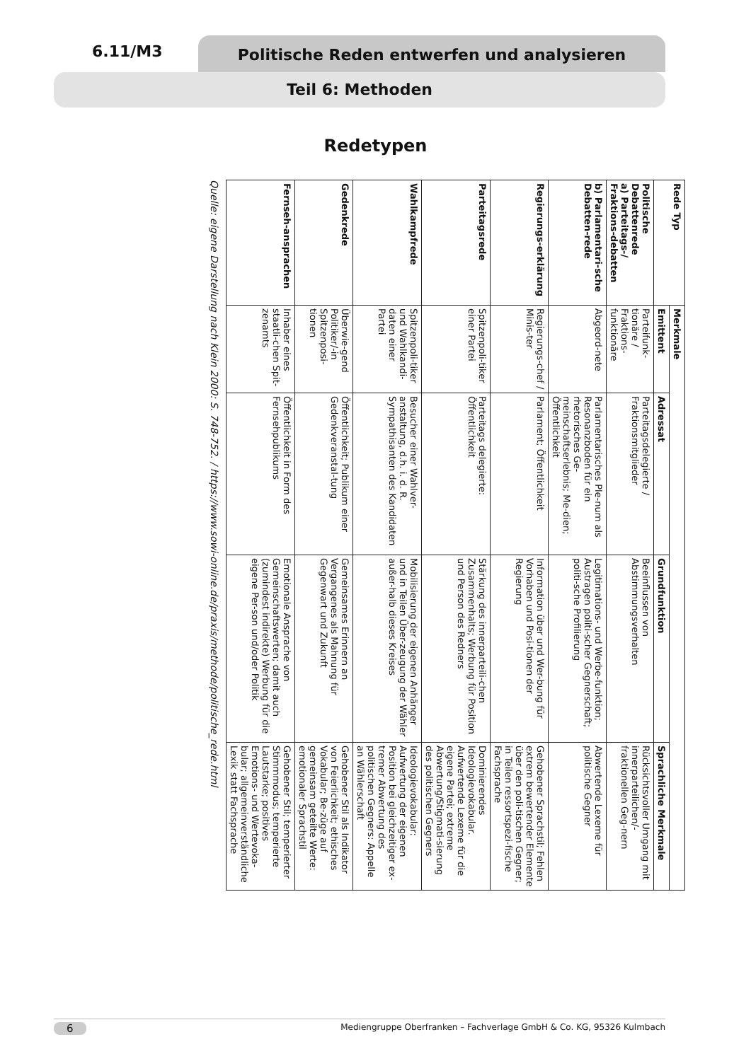6.11/M3 Politische Reden entwerfen und analysieren
Teil 6: Methoden
Redetypen
| Rede Typ | Merkmale | | | |
| --- | --- | --- | --- | --- |
| | Emittent | Adressat | Grundfunktion | Sprachliche Merkmale |
| Politische Debattenrede a) Parteitags-/ Fraktions-debatten | Parteifunk-tionäre / Fraktions-funktionäre | Parteitagsdelegierte / Fraktionsmitglieder | Beeinflussen von Abstimmungsverhalten | Rücksichtsvoller Umgang mit innerparteilichen/- fraktionellen Geg-nern |
| b) Parlamentari-sche Debatten-rede | Abgeord-nete | Parlamentarisches Ple-num als Resonanzboden für ein rhetorisches Ge-meinschaftserlebnis; Me-dien; Öffentlichkeit | Legitimations- und Werbe-funktion; Austragen politi-scher Gegnerschaft; politi-sche Profilierung | Abwertende Lexeme für politische Gegner |
| Regierungs-erklärung | Regierungs-chef / Minis-ter | Parlament; Öffentlichkeit | Information über und Wer-bung für Vorhaben und Posi-tionen der Regierung | Gehobener Sprachstil; Fehlen extrem bewertender Elemente über den poli-tischen Gegner; in Teilen ressortspezi-fische Fachsprache |
| Parteitagsrede | Spitzenpoli-tiker einer Partei | Parteitags delegierte: Öffentlichkeit | Stärkung des innerparteili-chen Zusammenhalts; Werbung für Position und Person des Redners | Dominierendes Ideologievokabular. Aufwertende Lexeme für die eigene Partei; extreme Abwertung/Stigmati-sierung des politischen Gegners |
| Wahlkampfrede | Spitzenpoli-tiker und Wahlkandi-daten einer Partei | Besucher einer Wahlver-anstaltung, d.h. i. d. R. Sympathisanten des Kandidaten | Mobilisierung der eigenen Anhänger und in Teilen Über-zeugung der Wähler außer-halb dieses Kreises | Ideologievokabular: Aufwertung der eigenen Position bei gleichzeitiger ex-tremer Abwertung des politischen Gegners: Appelle an Wählerschaft |
| Gedenkrede | Überwie-gend Politiker/-in Spitzenposi-tionen | Öffentlichkeit; Publikum einer Gedenkveranstal-tung | Gemeinsames Erinnern an Vergangenes als Mahnung für Gegenwart und Zukunft | Gehobener Stil als Indikator von Feierlichkeit; ethisches Vokabular; Be-züge auf gemeinsam geteilte Werte: emotionaler Sprachstil |
| Fernseh-ansprachen | Inhaber eines staatli-chen Spit-zenamts | Öffentlichkeit in Form des Fernsehpublikums | Emotionale Ansprache von Gemeinschaftswerten; damit auch (zumindest indirekte) Werbung für die eigene Per-son und/oder Politik | Gehobener Stil; temperierter Stimmmodus; temperierte Lautstarke; positives Emotions- und Wertevoka-bular; allgemeinverständliche Lexik statt Fachsprache |
Quelle: eigene Darstellung nach Klein 2000: S. 748-752. / https://www.sowi-online.de/praxis/methode/politische_rede.html
6 Mediengruppe Oberfranken – Fachverlage GmbH & Co. KG, 95326 Kulmbach